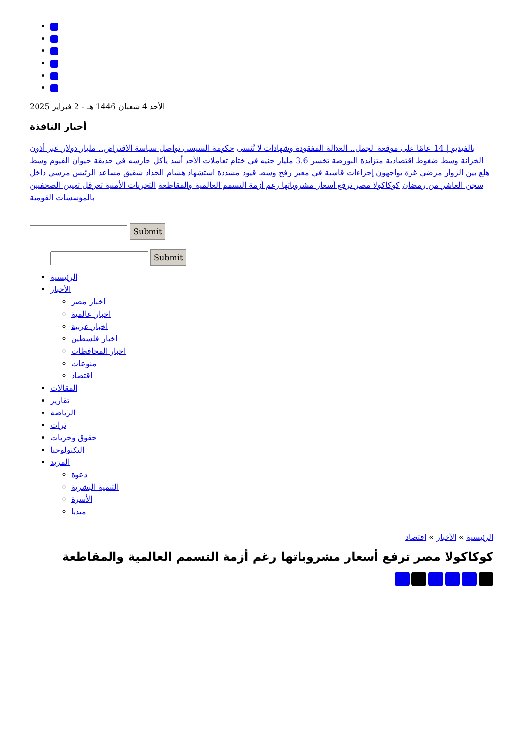الأحد 4 شعبان 1446 هـ - 2 فبراير 2025
أخبار النافذة
بالفيديو | 14 عامًا على موقعة الجمل.. العدالة المفقودة وشهادات لا تُنسى حكومة السيسي تواصل سياسة الاقتراض.. مليار دولار عبر أذون الخزانة وسط ضغوط اقتصادية متزايدة البورصة تخسر 3.6 مليار جنيه في ختام تعاملات الأحد أسد يأكل حارسه في حديقة حيوان الفيوم وسط هلع بين الزوار مرضى غزة يواجهون إجراءات قاسية في معبر رفح وسط قيود مشددة استشهاد هشام الحداد شقيق مساعد الرئيس مرسي داخل سجن العاشر من رمضان كوكاكولا مصر ترفع أسعار مشروباتها رغم أزمة التسمم العالمية والمقاطعة التحريات الأمنية تعرقل تعيين الصحفيين بالمؤسسات القومية
Submit
Submit
الرئيسية
الأخبار
اخبار مصر
اخبار عالمية
اخبار عربية
اخبار فلسطين
اخبار المحافظات
منوعات
اقتصاد
المقالات
تقارير
الرياضة
تراث
حقوق وحريات
التكنولوجيا
المزيد
دعوة
التنمية البشرية
الأسرة
ميديا
الرئيسية » الأخبار » اقتصاد
كوكاكولا مصر ترفع أسعار مشروباتها رغم أزمة التسمم العالمية والمقاطعة